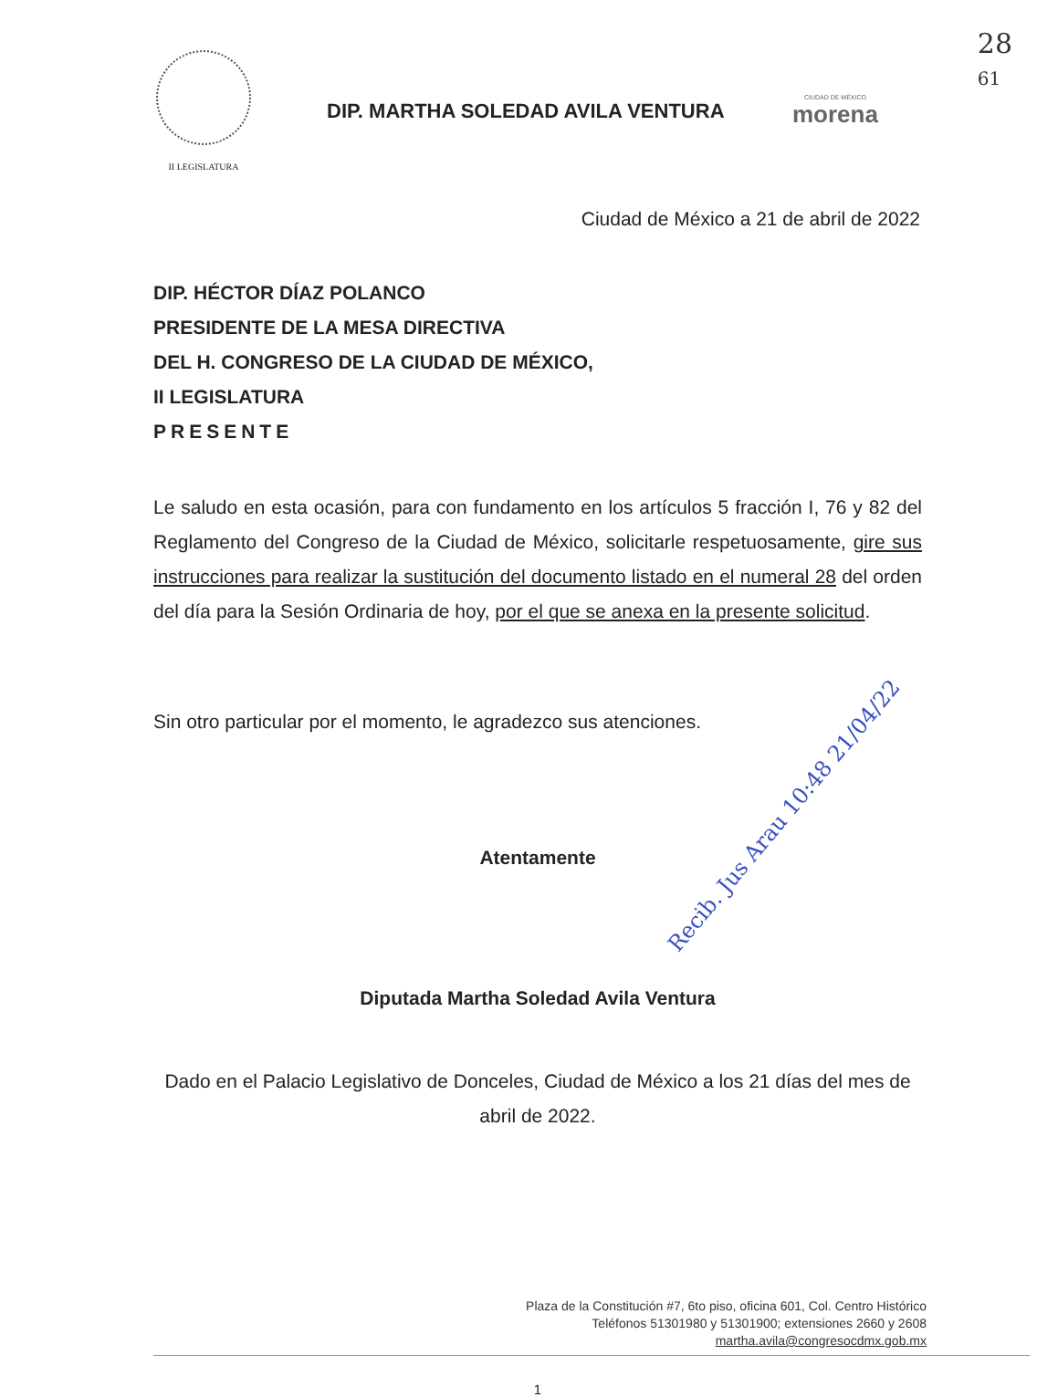28
61
II LEGISLATURA
DIP. MARTHA SOLEDAD AVILA VENTURA
CIUDAD DE MÉXICO
morena
Ciudad de México a 21 de abril de 2022
DIP. HÉCTOR DÍAZ POLANCO
PRESIDENTE DE LA MESA DIRECTIVA
DEL H. CONGRESO DE LA CIUDAD DE MÉXICO,
II LEGISLATURA
PRESENTE
Le saludo en esta ocasión, para con fundamento en los artículos 5 fracción I, 76 y 82 del Reglamento del Congreso de la Ciudad de México, solicitarle respetuosamente, gire sus instrucciones para realizar la sustitución del documento listado en el numeral 28 del orden del día para la Sesión Ordinaria de hoy, por el que se anexa en la presente solicitud.
Sin otro particular por el momento, le agradezco sus atenciones.
Atentamente
Diputada Martha Soledad Avila Ventura
Dado en el Palacio Legislativo de Donceles, Ciudad de México a los 21 días del mes de abril de 2022.
Plaza de la Constitución #7, 6to piso, oficina 601, Col. Centro Histórico
Teléfonos 51301980 y 51301900; extensiones 2660 y 2608
martha.avila@congresocdmx.gob.mx
1
Recib. Jus Arau 10:48 21/04/22